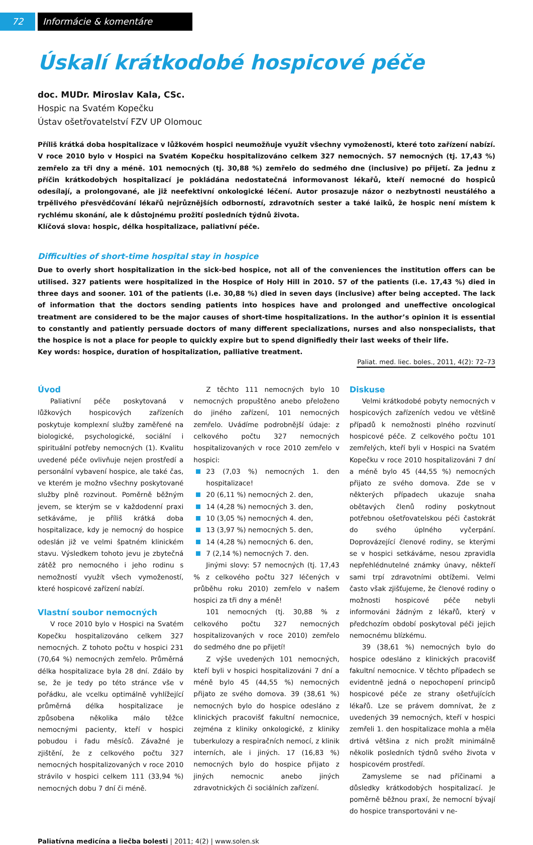72 Informácie & komentáre
Úskalí krátkodobé hospicové péče
doc. MUDr. Miroslav Kala, CSc.
Hospic na Svatém Kopečku
Ústav ošetřovatelství FZV UP Olomouc
Příliš krátká doba hospitalizace v lůžkovém hospici neumožňuje využít všechny vymoženosti, které toto zařízení nabízí. V roce 2010 bylo v Hospici na Svatém Kopečku hospitalizováno celkem 327 nemocných. 57 nemocných (tj. 17,43 %) zemřelo za tři dny a méně. 101 nemocných (tj. 30,88 %) zemřelo do sedmého dne (inclusive) po přijetí. Za jednu z příčin krátkodobých hospitalizací je pokládána nedostatečná informovanost lékařů, kteří nemocné do hospiců odesílají, a prolongované, ale již neefektivní onkologické léčení. Autor prosazuje názor o nezbytnosti neustálého a trpělivého přesvědčování lékařů nejrůznějších odborností, zdravotních sester a také laiků, že hospic není místem k rychlému skonání, ale k důstojnému prožití posledních týdnů života.
Klíčová slova: hospic, délka hospitalizace, paliativní péče.
Difficulties of short-time hospital stay in hospice
Due to overly short hospitalization in the sick-bed hospice, not all of the conveniences the institution offers can be utilised. 327 patients were hospitalized in the Hospice of Holy Hill in 2010. 57 of the patients (i.e. 17,43 %) died in three days and sooner. 101 of the patients (i.e. 30,88 %) died in seven days (inclusive) after being accepted. The lack of information that the doctors sending patients into hospices have and prolonged and uneffective oncological treatment are considered to be the major causes of short-time hospitalizations. In the author’s opinion it is essential to constantly and patiently persuade doctors of many different specializations, nurses and also nonspecialists, that the hospice is not a place for people to quickly expire but to spend dignifiedly their last weeks of their life.
Key words: hospice, duration of hospitalization, palliative treatment.
Paliat. med. liec. boles., 2011, 4(2): 72–73
Úvod
Paliativní péče poskytovaná v lůžkových hospicových zařízeních poskytuje komplexní služby zaměřené na biologické, psychologické, sociální i spirituální potřeby nemocných (1). Kvalitu uvedené péče ovlivňuje nejen prostředí a personální vybavení hospice, ale také čas, ve kterém je možno všechny poskytované služby plně rozvinout. Poměrně běžným jevem, se kterým se v každodenní praxi setkáváme, je příliš krátká doba hospitalizace, kdy je nemocný do hospice odeslán již ve velmi špatném klinickém stavu. Výsledkem tohoto jevu je zbytečná zátěž pro nemocného i jeho rodinu s nemožností využít všech vymožeností, které hospicové zařízení nabízí.
Vlastní soubor nemocných
V roce 2010 bylo v Hospici na Svatém Kopečku hospitalizováno celkem 327 nemocných. Z tohoto počtu v hospici 231 (70,64 %) nemocných zemřelo. Průměrná délka hospitalizace byla 28 dní. Zdálo by se, že je tedy po této stránce vše v pořádku, ale vcelku optimálně vyhlížející průměrná délka hospitalizace je způsobena několika málo těžce nemocnými pacienty, kteří v hospici pobudou i řadu měsíců. Závažné je zjištění, že z celkového počtu 327 nemocných hospitalizovaných v roce 2010 strávilo v hospici celkem 111 (33,94 %) nemocných dobu 7 dní či méně.
Z těchto 111 nemocných bylo 10 nemocných propuštěno anebo přeloženo do jiného zařízení, 101 nemocných zemřelo. Uvádíme podrobnější údaje: z celkového počtu 327 nemocných hospitalizovaných v roce 2010 zemřelo v hospici:
23 (7,03 %) nemocných 1. den hospitalizace!
20 (6,11 %) nemocných 2. den,
14 (4,28 %) nemocných 3. den,
10 (3,05 %) nemocných 4. den,
13 (3,97 %) nemocných 5. den,
14 (4,28 %) nemocných 6. den,
7 (2,14 %) nemocných 7. den.
Jinými slovy: 57 nemocných (tj. 17,43 % z celkového počtu 327 léčených v průběhu roku 2010) zemřelo v našem hospici za tři dny a méně!
101 nemocných (tj. 30,88 % z celkového počtu 327 nemocných hospitalizovaných v roce 2010) zemřelo do sedmého dne po přijetí!
Z výše uvedených 101 nemocných, kteří byli v hospici hospitalizováni 7 dní a méně bylo 45 (44,55 %) nemocných přijato ze svého domova. 39 (38,61 %) nemocných bylo do hospice odesláno z klinických pracovišť fakultní nemocnice, zejména z kliniky onkologické, z kliniky tuberkulozy a respiračních nemocí, z klinik interních, ale i jiných. 17 (16,83 %) nemocných bylo do hospice přijato z jiných nemocnic anebo jiných zdravotnických či sociálních zařízení.
Diskuse
Velmi krátkodobé pobyty nemocných v hospicových zařízeních vedou ve většině případů k nemožnosti plného rozvinutí hospicové péče. Z celkového počtu 101 zemřelých, kteří byli v Hospici na Svatém Kopečku v roce 2010 hospitalizováni 7 dní a méně bylo 45 (44,55 %) nemocných přijato ze svého domova. Zde se v některých případech ukazuje snaha obětavých členů rodiny poskytnout potřebnou ošetřovatelskou péči častokrát do svého úplného vyčerpání. Doprovázející členové rodiny, se kterými se v hospici setkáváme, nesou zpravidla nepřehlédnutelné známky únavy, někteří sami trpí zdravotními obtížemi. Velmi často však zjišťujeme, že členové rodiny o možnosti hospicové péče nebyli informováni žádným z lékařů, který v předchozím období poskytoval péči jejich nemocnému blízkému.
39 (38,61 %) nemocných bylo do hospice odesláno z klinických pracovišť fakultní nemocnice. V těchto případech se evidentně jedná o nepochopení principů hospicové péče ze strany ošetřujících lékařů. Lze se právem domnívat, že z uvedených 39 nemocných, kteří v hospici zemřeli 1. den hospitalizace mohla a měla drtivá většina z nich prožít minimálně několik posledních týdnů svého života v hospicovém prostředí.
Zamysleme se nad příčinami a důsledky krátkodobých hospitalizací. Je poměrně běžnou praxí, že nemocní bývají do hospice transportováni v ne-
Paliatívna medicína a liečba bolesti | 2011; 4(2) | www.solen.sk